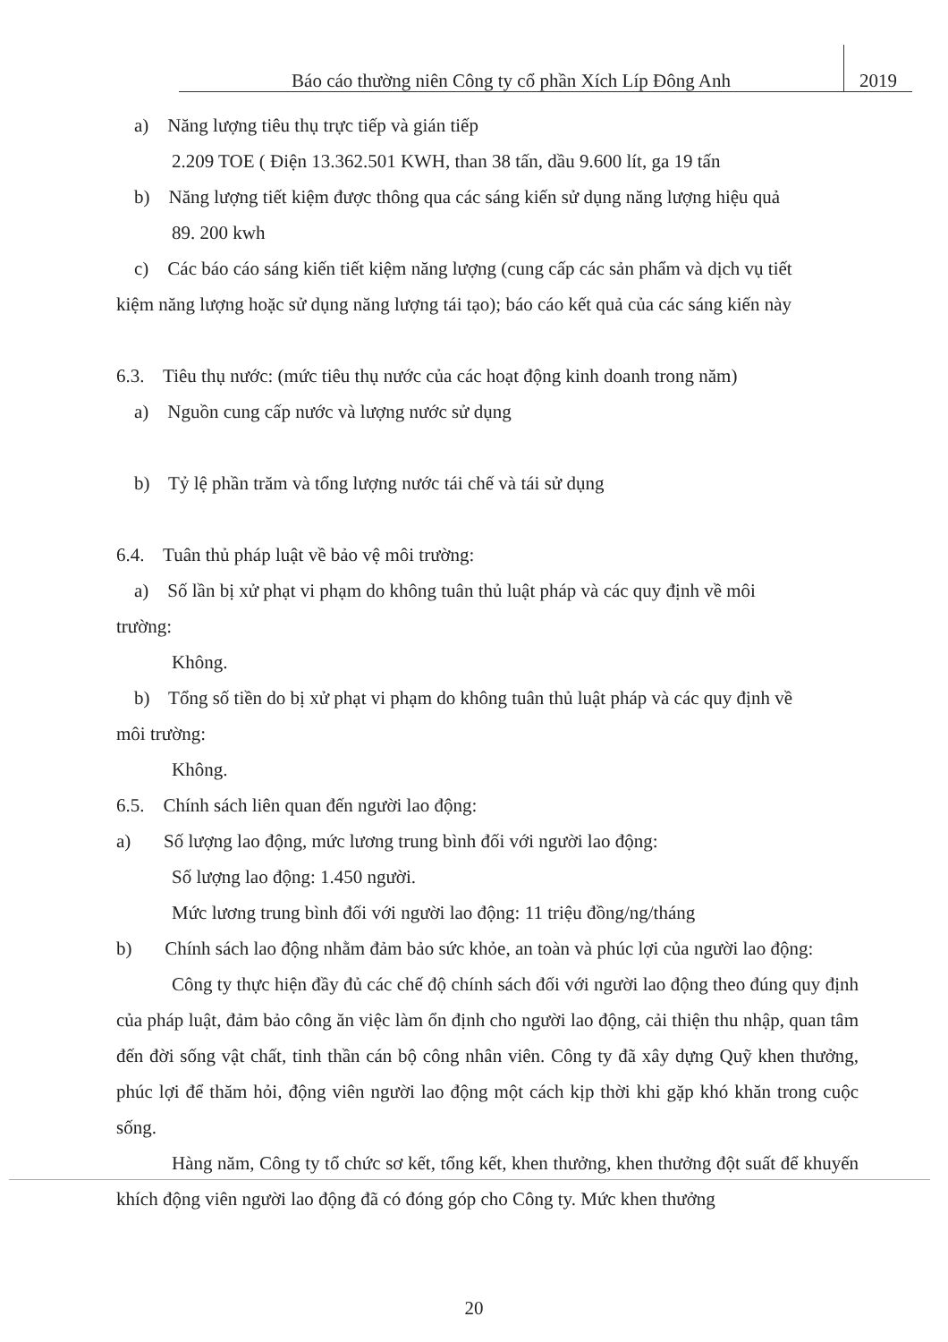Báo cáo thường niên Công ty cổ phần Xích Líp Đông Anh
2019
a) Năng lượng tiêu thụ trực tiếp và gián tiếp
2.209 TOE ( Điện 13.362.501 KWH, than 38 tấn, dầu 9.600 lít, ga 19 tấn
b) Năng lượng tiết kiệm được thông qua các sáng kiến sử dụng năng lượng hiệu quả
89. 200 kwh
c) Các báo cáo sáng kiến tiết kiệm năng lượng (cung cấp các sản phẩm và dịch vụ tiết
kiệm năng lượng hoặc sử dụng năng lượng tái tạo); báo cáo kết quả của các sáng kiến này
6.3. Tiêu thụ nước: (mức tiêu thụ nước của các hoạt động kinh doanh trong năm)
a) Nguồn cung cấp nước và lượng nước sử dụng
b) Tỷ lệ phần trăm và tổng lượng nước tái chế và tái sử dụng
6.4. Tuân thủ pháp luật về bảo vệ môi trường:
a) Số lần bị xử phạt vi phạm do không tuân thủ luật pháp và các quy định về môi
trường:
Không.
b) Tổng số tiền do bị xử phạt vi phạm do không tuân thủ luật pháp và các quy định về
môi trường:
Không.
6.5. Chính sách liên quan đến người lao động:
a) Số lượng lao động, mức lương trung bình đối với người lao động:
Số lượng lao động: 1.450 người.
Mức lương trung bình đối với người lao động: 11 triệu đồng/ng/tháng
b) Chính sách lao động nhằm đảm bảo sức khỏe, an toàn và phúc lợi của người lao động:
Công ty thực hiện đầy đủ các chế độ chính sách đối với người lao động theo đúng quy định của pháp luật, đảm bảo công ăn việc làm ổn định cho người lao động, cải thiện thu nhập, quan tâm đến đời sống vật chất, tinh thần cán bộ công nhân viên. Công ty đã xây dựng Quỹ khen thưởng, phúc lợi để thăm hỏi, động viên người lao động một cách kịp thời khi gặp khó khăn trong cuộc sống.
Hàng năm, Công ty tổ chức sơ kết, tổng kết, khen thưởng, khen thưởng đột suất để khuyến khích động viên người lao động đã có đóng góp cho Công ty. Mức khen thưởng
20